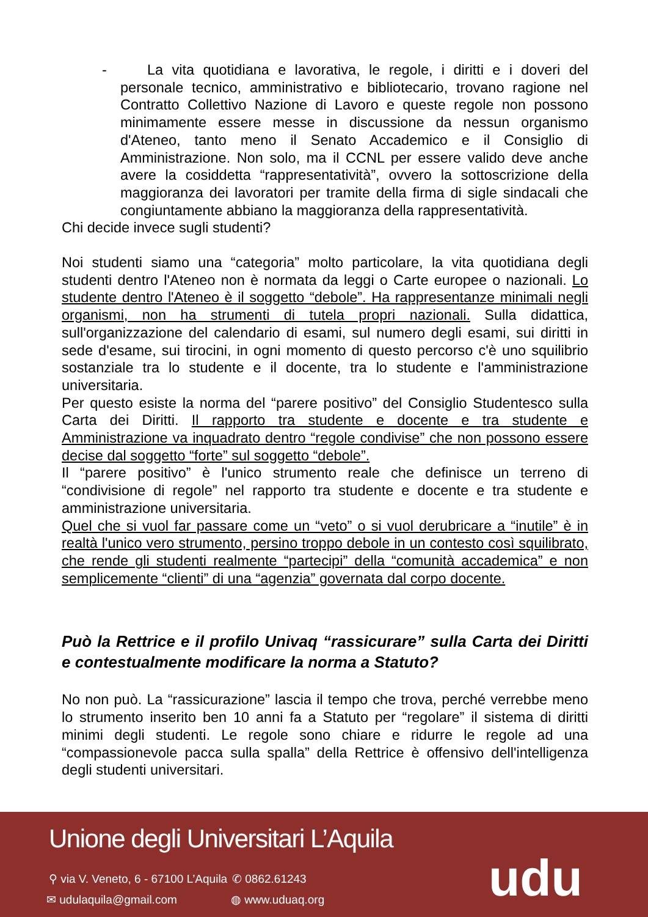- La vita quotidiana e lavorativa, le regole, i diritti e i doveri del personale tecnico, amministrativo e bibliotecario, trovano ragione nel Contratto Collettivo Nazione di Lavoro e queste regole non possono minimamente essere messe in discussione da nessun organismo d'Ateneo, tanto meno il Senato Accademico e il Consiglio di Amministrazione. Non solo, ma il CCNL per essere valido deve anche avere la cosiddetta “rappresentatività”, ovvero la sottoscrizione della maggioranza dei lavoratori per tramite della firma di sigle sindacali che congiuntamente abbiano la maggioranza della rappresentatività.
Chi decide invece sugli studenti?
Noi studenti siamo una “categoria” molto particolare, la vita quotidiana degli studenti dentro l'Ateneo non è normata da leggi o Carte europee o nazionali. Lo studente dentro l'Ateneo è il soggetto “debole”. Ha rappresentanze minimali negli organismi, non ha strumenti di tutela propri nazionali. Sulla didattica, sull'organizzazione del calendario di esami, sul numero degli esami, sui diritti in sede d'esame, sui tirocini, in ogni momento di questo percorso c'è uno squilibrio sostanziale tra lo studente e il docente, tra lo studente e l'amministrazione universitaria.
Per questo esiste la norma del “parere positivo” del Consiglio Studentesco sulla Carta dei Diritti. Il rapporto tra studente e docente e tra studente e Amministrazione va inquadrato dentro “regole condivise” che non possono essere decise dal soggetto “forte” sul soggetto “debole”.
Il “parere positivo” è l'unico strumento reale che definisce un terreno di “condivisione di regole” nel rapporto tra studente e docente e tra studente e amministrazione universitaria.
Quel che si vuol far passare come un “veto” o si vuol derubricare a “inutile” è in realtà l'unico vero strumento, persino troppo debole in un contesto così squilibrato, che rende gli studenti realmente “partecipi” della “comunità accademica” e non semplicemente “clienti” di una “agenzia” governata dal corpo docente.
Può la Rettrice e il profilo Univaq “rassicurare” sulla Carta dei Diritti e contestualmente modificare la norma a Statuto?
No non può. La “rassicurazione” lascia il tempo che trova, perché verrebbe meno lo strumento inserito ben 10 anni fa a Statuto per “regolare” il sistema di diritti minimi degli studenti. Le regole sono chiare e ridurre le regole ad una “compassionevole pacca sulla spalla” della Rettrice è offensivo dell'intelligenza degli studenti universitari.
Unione degli Universitari L’Aquila
⚲ via V. Veneto, 6 - 67100 L’Aquila
✆ 0862.61243
✉ udulaquila@gmail.com ◍ www.uduaq.org udu